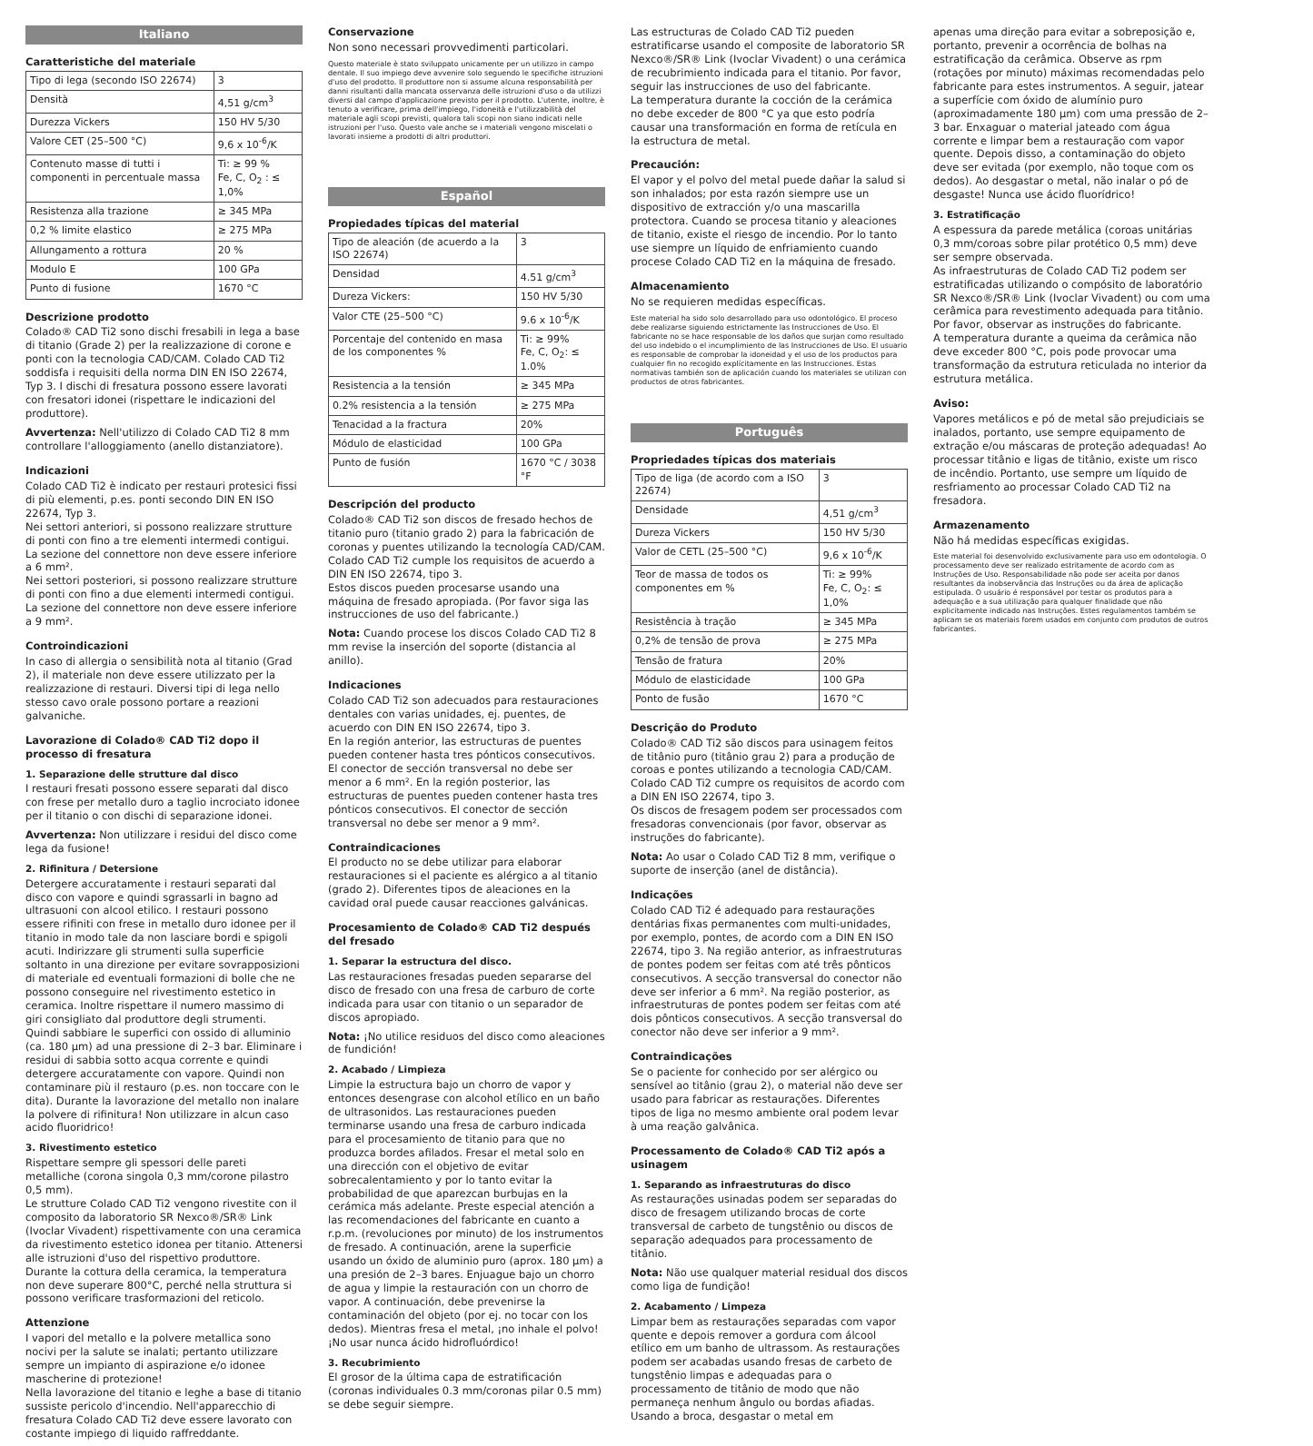Italiano
Caratteristiche del materiale
| Tipo di lega (secondo ISO 22674) | 3 |
| Densità | 4,51 g/cm<sup>3</sup> |
| Durezza Vickers | 150 HV 5/30 |
| Valore CET (25–500 °C) | 9,6 x 10<sup>-6</sup>/K |
| Contenuto masse di tutti i componenti in percentuale massa | Ti: ≥ 99 % Fe, C, O<sub>2</sub> : ≤ 1,0% |
| Resistenza alla trazione | ≥ 345 MPa |
| 0,2 % limite elastico | ≥ 275 MPa |
| Allungamento a rottura | 20 % |
| Modulo E | 100 GPa |
| Punto di fusione | 1670 °C |
Descrizione prodotto
Colado® CAD Ti2 sono dischi fresabili in lega a base di titanio (Grade 2) per la realizzazione di corone e ponti con la tecnologia CAD/CAM. Colado CAD Ti2 soddisfa i requisiti della norma DIN EN ISO 22674, Typ 3. I dischi di fresatura possono essere lavorati con fresatori idonei (rispettare le indicazioni del produttore).
Avvertenza: Nell'utilizzo di Colado CAD Ti2 8 mm controllare l'alloggiamento (anello distanziatore).
Indicazioni
Colado CAD Ti2 è indicato per restauri protesici fissi di più elementi, p.es. ponti secondo DIN EN ISO 22674, Typ 3.
Nei settori anteriori, si possono realizzare strutture di ponti con fino a tre elementi intermedi contigui. La sezione del connettore non deve essere inferiore a 6 mm².
Nei settori posteriori, si possono realizzare strutture di ponti con fino a due elementi intermedi contigui. La sezione del connettore non deve essere inferiore a 9 mm².
Controindicazioni
In caso di allergia o sensibilità nota al titanio (Grad 2), il materiale non deve essere utilizzato per la realizzazione di restauri. Diversi tipi di lega nello stesso cavo orale possono portare a reazioni galvaniche.
Lavorazione di Colado® CAD Ti2 dopo il processo di fresatura
1. Separazione delle strutture dal disco
I restauri fresati possono essere separati dal disco con frese per metallo duro a taglio incrociato idonee per il titanio o con dischi di separazione idonei.
Avvertenza: Non utilizzare i residui del disco come lega da fusione!
2. Rifinitura / Detersione
Detergere accuratamente i restauri separati dal disco con vapore e quindi sgrassarli in bagno ad ultrasuoni con alcool etilico. I restauri possono essere rifiniti con frese in metallo duro idonee per il titanio in modo tale da non lasciare bordi e spigoli acuti. Indirizzare gli strumenti sulla superficie soltanto in una direzione per evitare sovrapposizioni di materiale ed eventuali formazioni di bolle che ne possono conseguire nel rivestimento estetico in ceramica. Inoltre rispettare il numero massimo di giri consigliato dal produttore degli strumenti. Quindi sabbiare le superfici con ossido di alluminio (ca. 180 µm) ad una pressione di 2–3 bar. Eliminare i residui di sabbia sotto acqua corrente e quindi detergere accuratamente con vapore. Quindi non contaminare più il restauro (p.es. non toccare con le dita). Durante la lavorazione del metallo non inalare la polvere di rifinitura! Non utilizzare in alcun caso acido fluoridrico!
3. Rivestimento estetico
Rispettare sempre gli spessori delle pareti metalliche (corona singola 0,3 mm/corone pilastro 0,5 mm).
Le strutture Colado CAD Ti2 vengono rivestite con il composito da laboratorio SR Nexco®/SR® Link (Ivoclar Vivadent) rispettivamente con una ceramica da rivestimento estetico idonea per titanio. Attenersi alle istruzioni d'uso del rispettivo produttore.
Durante la cottura della ceramica, la temperatura non deve superare 800°C, perché nella struttura si possono verificare trasformazioni del reticolo.
Attenzione
I vapori del metallo e la polvere metallica sono nocivi per la salute se inalati; pertanto utilizzare sempre un impianto di aspirazione e/o idonee mascherine di protezione!
Nella lavorazione del titanio e leghe a base di titanio sussiste pericolo d'incendio. Nell'apparecchio di fresatura Colado CAD Ti2 deve essere lavorato con costante impiego di liquido raffreddante.
Conservazione
Non sono necessari provvedimenti particolari.
Questo materiale è stato sviluppato unicamente per un utilizzo in campo dentale. Il suo impiego deve avvenire solo seguendo le specifiche istruzioni d'uso del prodotto. Il produttore non si assume alcuna responsabilità per danni risultanti dalla mancata osservanza delle istruzioni d'uso o da utilizzi diversi dal campo d'applicazione previsto per il prodotto. L'utente, inoltre, è tenuto a verificare, prima dell'impiego, l'idoneità e l'utilizzabilità del materiale agli scopi previsti, qualora tali scopi non siano indicati nelle istruzioni per l'uso. Questo vale anche se i materiali vengono miscelati o lavorati insieme a prodotti di altri produttori.
Español
Propiedades típicas del material
| Tipo de aleación (de acuerdo a la ISO 22674) | 3 |
| Densidad | 4.51 g/cm<sup>3</sup> |
| Dureza Vickers: | 150 HV 5/30 |
| Valor CTE (25–500 °C) | 9.6 x 10<sup>-6</sup>/K |
| Porcentaje del contenido en masa de los componentes % | Ti: ≥ 99% Fe, C, O<sub>2</sub>: ≤ 1.0% |
| Resistencia a la tensión | ≥ 345 MPa |
| 0.2% resistencia a la tensión | ≥ 275 MPa |
| Tenacidad a la fractura | 20% |
| Módulo de elasticidad | 100 GPa |
| Punto de fusión | 1670 °C / 3038 °F |
Descripción del producto
Colado® CAD Ti2 son discos de fresado hechos de titanio puro (titanio grado 2) para la fabricación de coronas y puentes utilizando la tecnología CAD/CAM. Colado CAD Ti2 cumple los requisitos de acuerdo a DIN EN ISO 22674, tipo 3.
Estos discos pueden procesarse usando una máquina de fresado apropiada. (Por favor siga las instrucciones de uso del fabricante.)
Nota: Cuando procese los discos Colado CAD Ti2 8 mm revise la inserción del soporte (distancia al anillo).
Indicaciones
Colado CAD Ti2 son adecuados para restauraciones dentales con varias unidades, ej. puentes, de acuerdo con DIN EN ISO 22674, tipo 3.
En la región anterior, las estructuras de puentes pueden contener hasta tres pónticos consecutivos. El conector de sección transversal no debe ser menor a 6 mm². En la región posterior, las estructuras de puentes pueden contener hasta tres pónticos consecutivos. El conector de sección transversal no debe ser menor a 9 mm².
Contraindicaciones
El producto no se debe utilizar para elaborar restauraciones si el paciente es alérgico a al titanio (grado 2). Diferentes tipos de aleaciones en la cavidad oral puede causar reacciones galvánicas.
Procesamiento de Colado® CAD Ti2 después del fresado
1. Separar la estructura del disco.
Las restauraciones fresadas pueden separarse del disco de fresado con una fresa de carburo de corte indicada para usar con titanio o un separador de discos apropiado.
Nota: ¡No utilice residuos del disco como aleaciones de fundición!
2. Acabado / Limpieza
Limpie la estructura bajo un chorro de vapor y entonces desengrase con alcohol etílico en un baño de ultrasonidos. Las restauraciones pueden terminarse usando una fresa de carburo indicada para el procesamiento de titanio para que no produzca bordes afilados. Fresar el metal solo en una dirección con el objetivo de evitar sobrecalentamiento y por lo tanto evitar la probabilidad de que aparezcan burbujas en la cerámica más adelante. Preste especial atención a las recomendaciones del fabricante en cuanto a r.p.m. (revoluciones por minuto) de los instrumentos de fresado. A continuación, arene la superficie usando un óxido de aluminio puro (aprox. 180 µm) a una presión de 2–3 bares. Enjuague bajo un chorro de agua y limpie la restauración con un chorro de vapor. A continuación, debe prevenirse la contaminación del objeto (por ej. no tocar con los dedos). Mientras fresa el metal, ¡no inhale el polvo! ¡No usar nunca ácido hidrofluórdico!
3. Recubrimiento
El grosor de la última capa de estratificación (coronas individuales 0.3 mm/coronas pilar 0.5 mm) se debe seguir siempre.
Las estructuras de Colado CAD Ti2 pueden estratificarse usando el composite de laboratorio SR Nexco®/SR® Link (Ivoclar Vivadent) o una cerámica de recubrimiento indicada para el titanio. Por favor, seguir las instrucciones de uso del fabricante.
La temperatura durante la cocción de la cerámica no debe exceder de 800 °C ya que esto podría causar una transformación en forma de retícula en la estructura de metal.
Precaución:
El vapor y el polvo del metal puede dañar la salud si son inhalados; por esta razón siempre use un dispositivo de extracción y/o una mascarilla protectora. Cuando se procesa titanio y aleaciones de titanio, existe el riesgo de incendio. Por lo tanto use siempre un líquido de enfriamiento cuando procese Colado CAD Ti2 en la máquina de fresado.
Almacenamiento
No se requieren medidas específicas.
Este material ha sido solo desarrollado para uso odontológico. El proceso debe realizarse siguiendo estrictamente las Instrucciones de Uso. El fabricante no se hace responsable de los daños que surjan como resultado del uso indebido o el incumplimiento de las Instrucciones de Uso. El usuario es responsable de comprobar la idoneidad y el uso de los productos para cualquier fin no recogido explícitamente en las Instrucciones. Estas normativas también son de aplicación cuando los materiales se utilizan con productos de otros fabricantes.
Português
Propriedades típicas dos materiais
| Tipo de liga (de acordo com a ISO 22674) | 3 |
| Densidade | 4,51 g/cm<sup>3</sup> |
| Dureza Vickers | 150 HV 5/30 |
| Valor de CETL (25–500 °C) | 9,6 x 10<sup>-6</sup>/K |
| Teor de massa de todos os componentes em % | Ti: ≥ 99% Fe, C, O<sub>2</sub>: ≤ 1,0% |
| Resistência à tração | ≥ 345 MPa |
| 0,2% de tensão de prova | ≥ 275 MPa |
| Tensão de fratura | 20% |
| Módulo de elasticidade | 100 GPa |
| Ponto de fusão | 1670 °C |
Descrição do Produto
Colado® CAD Ti2 são discos para usinagem feitos de titânio puro (titânio grau 2) para a produção de coroas e pontes utilizando a tecnologia CAD/CAM.
Colado CAD Ti2 cumpre os requisitos de acordo com a DIN EN ISO 22674, tipo 3.
Os discos de fresagem podem ser processados com fresadoras convencionais (por favor, observar as instruções do fabricante).
Nota: Ao usar o Colado CAD Ti2 8 mm, verifique o suporte de inserção (anel de distância).
Indicações
Colado CAD Ti2 é adequado para restaurações dentárias fixas permanentes com multi-unidades, por exemplo, pontes, de acordo com a DIN EN ISO 22674, tipo 3. Na região anterior, as infraestruturas de pontes podem ser feitas com até três pônticos consecutivos. A secção transversal do conector não deve ser inferior a 6 mm². Na região posterior, as infraestruturas de pontes podem ser feitas com até dois pônticos consecutivos. A secção transversal do conector não deve ser inferior a 9 mm².
Contraindicações
Se o paciente for conhecido por ser alérgico ou sensível ao titânio (grau 2), o material não deve ser usado para fabricar as restaurações. Diferentes tipos de liga no mesmo ambiente oral podem levar à uma reação galvânica.
Processamento de Colado® CAD Ti2 após a usinagem
1. Separando as infraestruturas do disco
As restaurações usinadas podem ser separadas do disco de fresagem utilizando brocas de corte transversal de carbeto de tungstênio ou discos de separação adequados para processamento de titânio.
Nota: Não use qualquer material residual dos discos como liga de fundição!
2. Acabamento / Limpeza
Limpar bem as restaurações separadas com vapor quente e depois remover a gordura com álcool etílico em um banho de ultrassom. As restaurações podem ser acabadas usando fresas de carbeto de tungstênio limpas e adequadas para o processamento de titânio de modo que não permaneça nenhum ângulo ou bordas afiadas. Usando a broca, desgastar o metal em
apenas uma direção para evitar a sobreposição e, portanto, prevenir a ocorrência de bolhas na estratificação da cerâmica. Observe as rpm (rotações por minuto) máximas recomendadas pelo fabricante para estes instrumentos. A seguir, jatear a superfície com óxido de alumínio puro (aproximadamente 180 µm) com uma pressão de 2–3 bar. Enxaguar o material jateado com água corrente e limpar bem a restauração com vapor quente. Depois disso, a contaminação do objeto deve ser evitada (por exemplo, não toque com os dedos). Ao desgastar o metal, não inalar o pó de desgaste! Nunca use ácido fluorídrico!
3. Estratificação
A espessura da parede metálica (coroas unitárias 0,3 mm/coroas sobre pilar protético 0,5 mm) deve ser sempre observada.
As infraestruturas de Colado CAD Ti2 podem ser estratificadas utilizando o compósito de laboratório SR Nexco®/SR® Link (Ivoclar Vivadent) ou com uma cerâmica para revestimento adequada para titânio. Por favor, observar as instruções do fabricante.
A temperatura durante a queima da cerâmica não deve exceder 800 °C, pois pode provocar uma transformação da estrutura reticulada no interior da estrutura metálica.
Aviso:
Vapores metálicos e pó de metal são prejudiciais se inalados, portanto, use sempre equipamento de extração e/ou máscaras de proteção adequadas! Ao processar titânio e ligas de titânio, existe um risco de incêndio. Portanto, use sempre um líquido de resfriamento ao processar Colado CAD Ti2 na fresadora.
Armazenamento
Não há medidas específicas exigidas.
Este material foi desenvolvido exclusivamente para uso em odontologia. O processamento deve ser realizado estritamente de acordo com as Instruções de Uso. Responsabilidade não pode ser aceita por danos resultantes da inobservância das Instruções ou da área de aplicação estipulada. O usuário é responsável por testar os produtos para a adequação e a sua utilização para qualquer finalidade que não explicitamente indicado nas Instruções. Estes regulamentos também se aplicam se os materiais forem usados em conjunto com produtos de outros fabricantes.